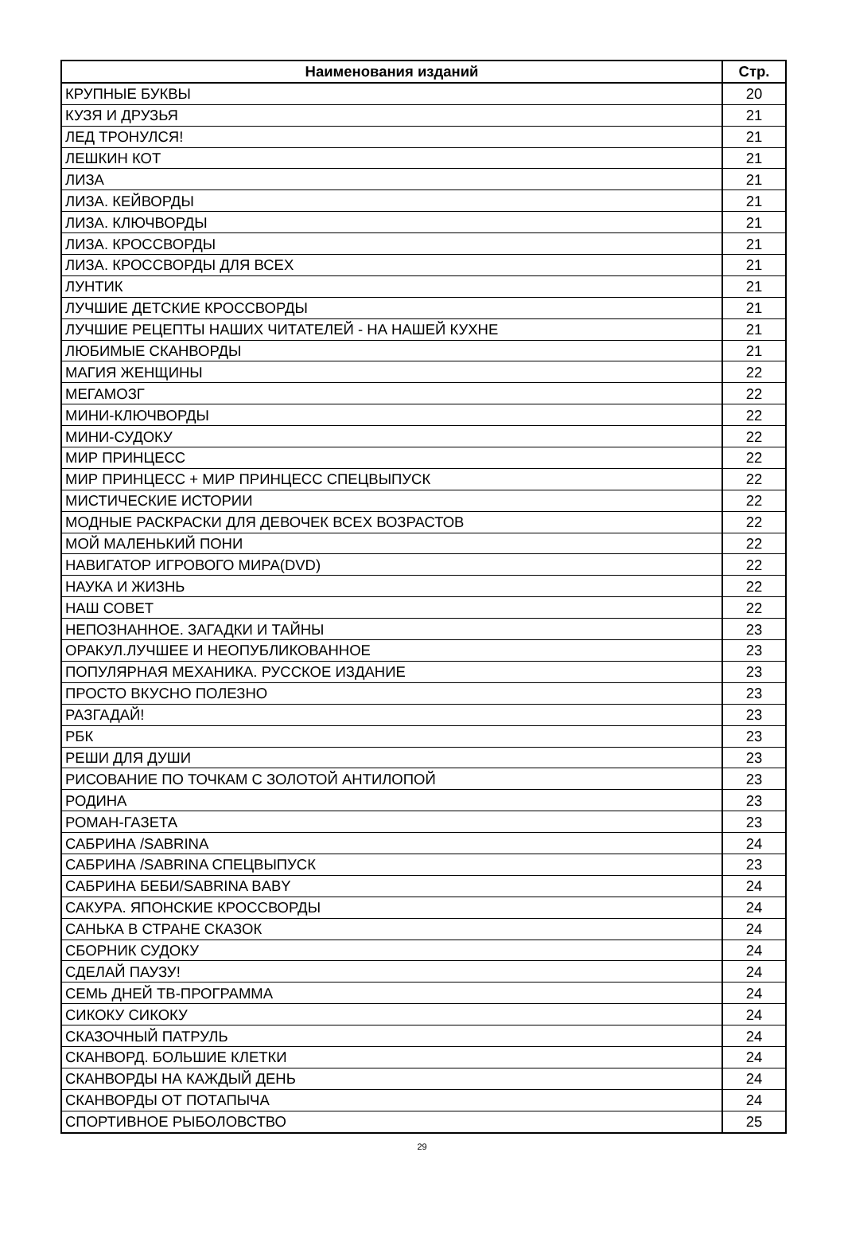| Наименования изданий | Стр. |
| --- | --- |
| КРУПНЫЕ БУКВЫ | 20 |
| КУЗЯ И ДРУЗЬЯ | 21 |
| ЛЕД ТРОНУЛСЯ! | 21 |
| ЛЕШКИН КОТ | 21 |
| ЛИЗА | 21 |
| ЛИЗА. КЕЙВОРДЫ | 21 |
| ЛИЗА. КЛЮЧВОРДЫ | 21 |
| ЛИЗА. КРОССВОРДЫ | 21 |
| ЛИЗА. КРОССВОРДЫ ДЛЯ ВСЕХ | 21 |
| ЛУНТИК | 21 |
| ЛУЧШИЕ ДЕТСКИЕ КРОССВОРДЫ | 21 |
| ЛУЧШИЕ РЕЦЕПТЫ НАШИХ ЧИТАТЕЛЕЙ - НА НАШЕЙ КУХНЕ | 21 |
| ЛЮБИМЫЕ СКАНВОРДЫ | 21 |
| МАГИЯ ЖЕНЩИНЫ | 22 |
| МЕГАМОЗГ | 22 |
| МИНИ-КЛЮЧВОРДЫ | 22 |
| МИНИ-СУДОКУ | 22 |
| МИР ПРИНЦЕСС | 22 |
| МИР ПРИНЦЕСС + МИР ПРИНЦЕСС СПЕЦВЫПУСК | 22 |
| МИСТИЧЕСКИЕ ИСТОРИИ | 22 |
| МОДНЫЕ РАСКРАСКИ ДЛЯ ДЕВОЧЕК ВСЕХ ВОЗРАСТОВ | 22 |
| МОЙ МАЛЕНЬКИЙ ПОНИ | 22 |
| НАВИГАТОР ИГРОВОГО МИРА(DVD) | 22 |
| НАУКА И ЖИЗНЬ | 22 |
| НАШ СОВЕТ | 22 |
| НЕПОЗНАННОЕ. ЗАГАДКИ И ТАЙНЫ | 23 |
| ОРАКУЛ.ЛУЧШЕЕ И НЕОПУБЛИКОВАННОЕ | 23 |
| ПОПУЛЯРНАЯ МЕХАНИКА. РУССКОЕ ИЗДАНИЕ | 23 |
| ПРОСТО ВКУСНО ПОЛЕЗНО | 23 |
| РАЗГАДАЙ! | 23 |
| РБК | 23 |
| РЕШИ ДЛЯ ДУШИ | 23 |
| РИСОВАНИЕ ПО ТОЧКАМ С ЗОЛОТОЙ АНТИЛОПОЙ | 23 |
| РОДИНА | 23 |
| РОМАН-ГАЗЕТА | 23 |
| САБРИНА /SABRINA | 24 |
| САБРИНА /SABRINA СПЕЦВЫПУСК | 23 |
| САБРИНА БЕБИ/SABRINA BABY | 24 |
| САКУРА. ЯПОНСКИЕ КРОССВОРДЫ | 24 |
| САНЬКА В СТРАНЕ СКАЗОК | 24 |
| СБОРНИК СУДОКУ | 24 |
| СДЕЛАЙ ПАУЗУ! | 24 |
| СЕМЬ ДНЕЙ ТВ-ПРОГРАММА | 24 |
| СИКОКУ СИКОКУ | 24 |
| СКАЗОЧНЫЙ ПАТРУЛЬ | 24 |
| СКАНВОРД. БОЛЬШИЕ КЛЕТКИ | 24 |
| СКАНВОРДЫ НА КАЖДЫЙ ДЕНЬ | 24 |
| СКАНВОРДЫ ОТ ПОТАПЫЧА | 24 |
| СПОРТИВНОЕ РЫБОЛОВСТВО | 25 |
29